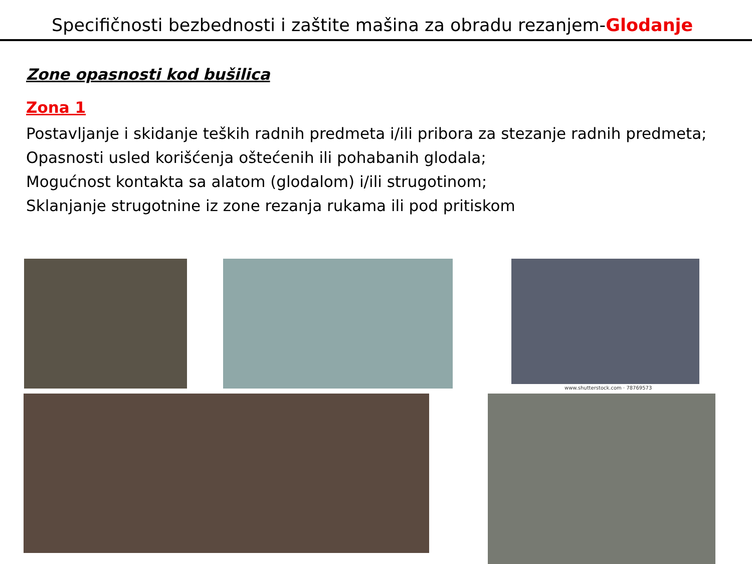Specifičnosti bezbednosti i zaštite mašina za obradu rezanjem-Glodanje
Zone opasnosti kod bušilica
Zona 1
Postavljanje i skidanje teških radnih predmeta i/ili pribora za stezanje radnih predmeta;
Opasnosti usled korišćenja oštećenih ili pohabanih glodala;
Mogućnost kontakta sa alatom (glodalom) i/ili strugotinom;
Sklanjanje strugotnine iz zone rezanja rukama ili pod pritiskom
www.shutterstock.com · 78769573